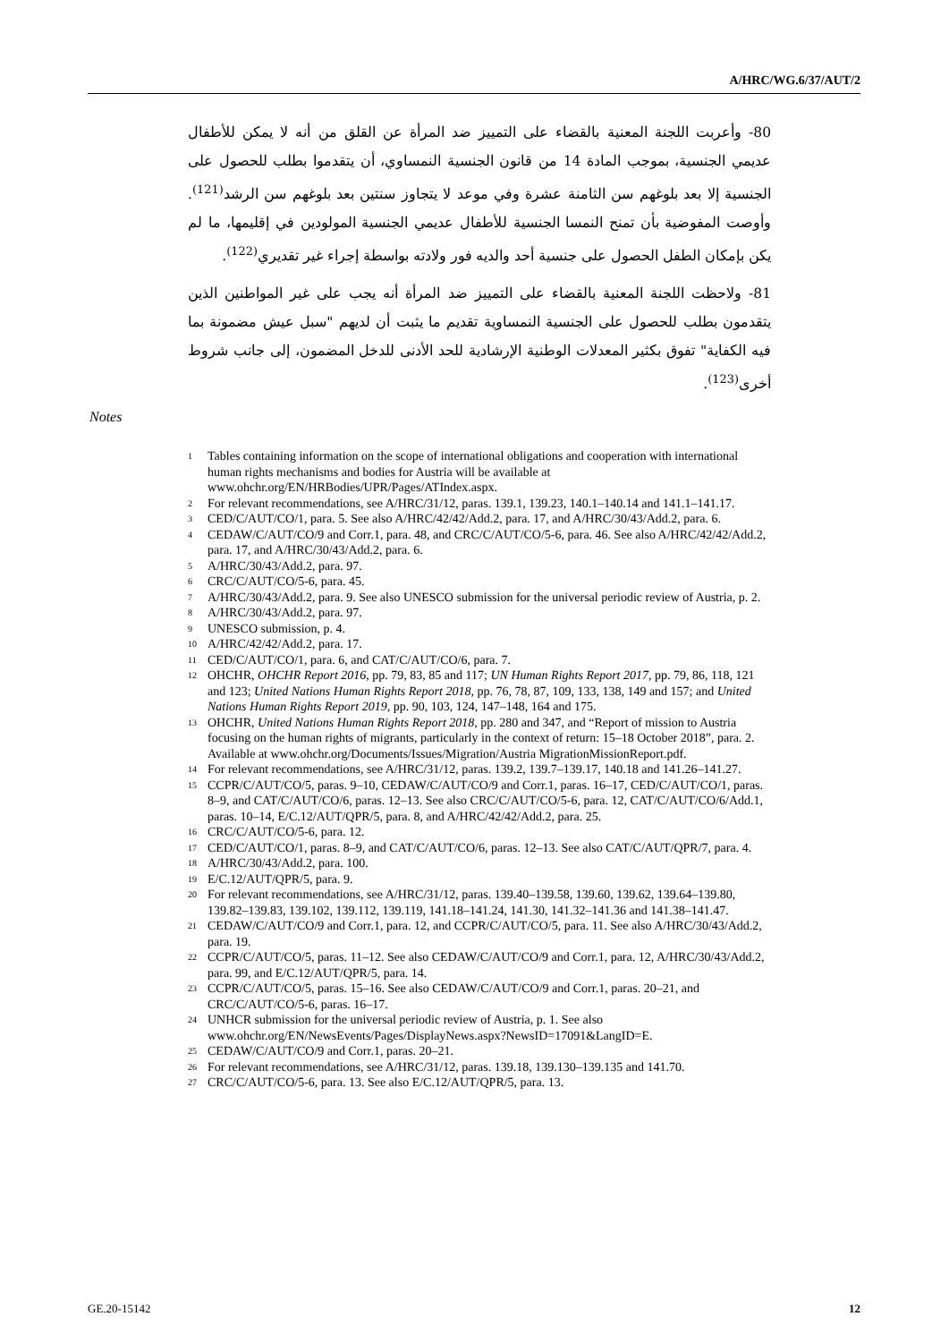A/HRC/WG.6/37/AUT/2
80- وأعربت اللجنة المعنية بالقضاء على التمييز ضد المرأة عن القلق من أنه لا يمكن للأطفال عديمي الجنسية، بموجب المادة 14 من قانون الجنسية النمساوي، أن يتقدموا بطلب للحصول على الجنسية إلا بعد بلوغهم سن الثامنة عشرة وفي موعد لا يتجاوز سنتين بعد بلوغهم سن الرشد<sup>(121)</sup>. وأوصت المفوضية بأن تمنح النمسا الجنسية للأطفال عديمي الجنسية المولودين في إقليمها، ما لم يكن بإمكان الطفل الحصول على جنسية أحد والديه فور ولادته بواسطة إجراء غير تقديري<sup>(122)</sup>.
81- ولاحظت اللجنة المعنية بالقضاء على التمييز ضد المرأة أنه يجب على غير المواطنين الذين يتقدمون بطلب للحصول على الجنسية النمساوية تقديم ما يثبت أن لديهم "سبل عيش مضمونة بما فيه الكفاية" تفوق بكثير المعدلات الوطنية الإرشادية للحد الأدنى للدخل المضمون، إلى جانب شروط أخرى<sup>(123)</sup>.
Notes
1 Tables containing information on the scope of international obligations and cooperation with international human rights mechanisms and bodies for Austria will be available at www.ohchr.org/EN/HRBodies/UPR/Pages/ATIndex.aspx.
2 For relevant recommendations, see A/HRC/31/12, paras. 139.1, 139.23, 140.1–140.14 and 141.1–141.17.
3 CED/C/AUT/CO/1, para. 5. See also A/HRC/42/42/Add.2, para. 17, and A/HRC/30/43/Add.2, para. 6.
4 CEDAW/C/AUT/CO/9 and Corr.1, para. 48, and CRC/C/AUT/CO/5-6, para. 46. See also A/HRC/42/42/Add.2, para. 17, and A/HRC/30/43/Add.2, para. 6.
5 A/HRC/30/43/Add.2, para. 97.
6 CRC/C/AUT/CO/5-6, para. 45.
7 A/HRC/30/43/Add.2, para. 9. See also UNESCO submission for the universal periodic review of Austria, p. 2.
8 A/HRC/30/43/Add.2, para. 97.
9 UNESCO submission, p. 4.
10 A/HRC/42/42/Add.2, para. 17.
11 CED/C/AUT/CO/1, para. 6, and CAT/C/AUT/CO/6, para. 7.
12 OHCHR, OHCHR Report 2016, pp. 79, 83, 85 and 117; UN Human Rights Report 2017, pp. 79, 86, 118, 121 and 123; United Nations Human Rights Report 2018, pp. 76, 78, 87, 109, 133, 138, 149 and 157; and United Nations Human Rights Report 2019, pp. 90, 103, 124, 147–148, 164 and 175.
13 OHCHR, United Nations Human Rights Report 2018, pp. 280 and 347, and “Report of mission to Austria focusing on the human rights of migrants, particularly in the context of return: 15–18 October 2018”, para. 2. Available at www.ohchr.org/Documents/Issues/Migration/Austria MigrationMissionReport.pdf.
14 For relevant recommendations, see A/HRC/31/12, paras. 139.2, 139.7–139.17, 140.18 and 141.26–141.27.
15 CCPR/C/AUT/CO/5, paras. 9–10, CEDAW/C/AUT/CO/9 and Corr.1, paras. 16–17, CED/C/AUT/CO/1, paras. 8–9, and CAT/C/AUT/CO/6, paras. 12–13. See also CRC/C/AUT/CO/5-6, para. 12, CAT/C/AUT/CO/6/Add.1, paras. 10–14, E/C.12/AUT/QPR/5, para. 8, and A/HRC/42/42/Add.2, para. 25.
16 CRC/C/AUT/CO/5-6, para. 12.
17 CED/C/AUT/CO/1, paras. 8–9, and CAT/C/AUT/CO/6, paras. 12–13. See also CAT/C/AUT/QPR/7, para. 4.
18 A/HRC/30/43/Add.2, para. 100.
19 E/C.12/AUT/QPR/5, para. 9.
20 For relevant recommendations, see A/HRC/31/12, paras. 139.40–139.58, 139.60, 139.62, 139.64–139.80, 139.82–139.83, 139.102, 139.112, 139.119, 141.18–141.24, 141.30, 141.32–141.36 and 141.38–141.47.
21 CEDAW/C/AUT/CO/9 and Corr.1, para. 12, and CCPR/C/AUT/CO/5, para. 11. See also A/HRC/30/43/Add.2, para. 19.
22 CCPR/C/AUT/CO/5, paras. 11–12. See also CEDAW/C/AUT/CO/9 and Corr.1, para. 12, A/HRC/30/43/Add.2, para. 99, and E/C.12/AUT/QPR/5, para. 14.
23 CCPR/C/AUT/CO/5, paras. 15–16. See also CEDAW/C/AUT/CO/9 and Corr.1, paras. 20–21, and CRC/C/AUT/CO/5-6, paras. 16–17.
24 UNHCR submission for the universal periodic review of Austria, p. 1. See also www.ohchr.org/EN/NewsEvents/Pages/DisplayNews.aspx?NewsID=17091&LangID=E.
25 CEDAW/C/AUT/CO/9 and Corr.1, paras. 20–21.
26 For relevant recommendations, see A/HRC/31/12, paras. 139.18, 139.130–139.135 and 141.70.
27 CRC/C/AUT/CO/5-6, para. 13. See also E/C.12/AUT/QPR/5, para. 13.
GE.20-15142 12